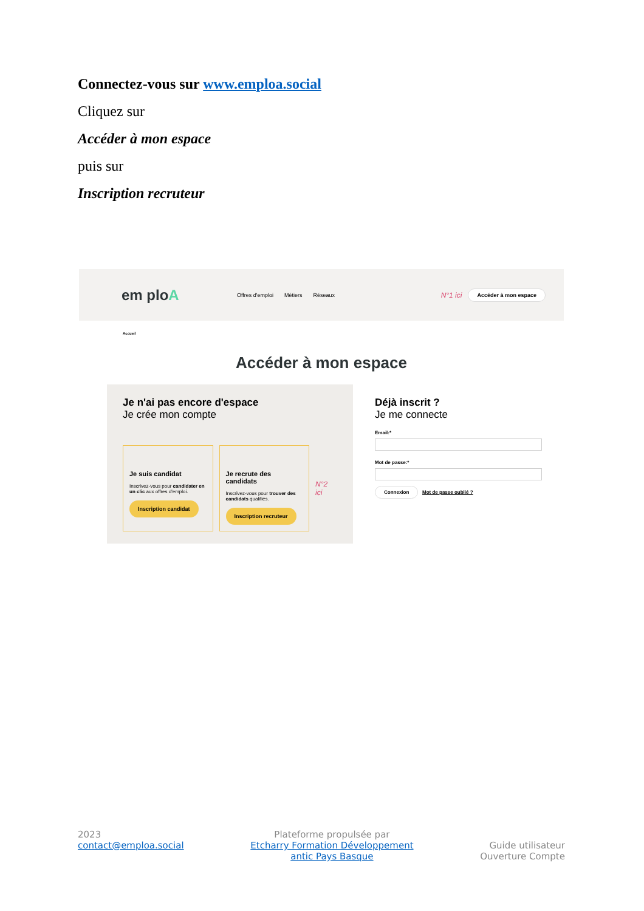Connectez-vous sur www.emploa.social
Cliquez sur
Accéder à mon espace
puis sur
Inscription recruteur
em ploA
Offres d'emploi Métiers Réseaux
N°1 ici Accéder à mon espace
Accueil
Accéder à mon espace
Je n'ai pas encore d'espace
Je crée mon compte
Je suis candidat
Inscrivez-vous pour candidater en un clic aux offres d'emploi.
Inscription candidat
Je recrute des candidats
Inscrivez-vous pour trouver des candidats qualifiés.
Inscription recruteur
N°2 ici
Déjà inscrit ?
Je me connecte
Email:*
Mot de passe:*
Connexion Mot de passe oublié ?
2023
contact@emploa.social
Plateforme propulsée par
Etcharry Formation Développement
antic Pays Basque
Guide utilisateur
Ouverture Compte